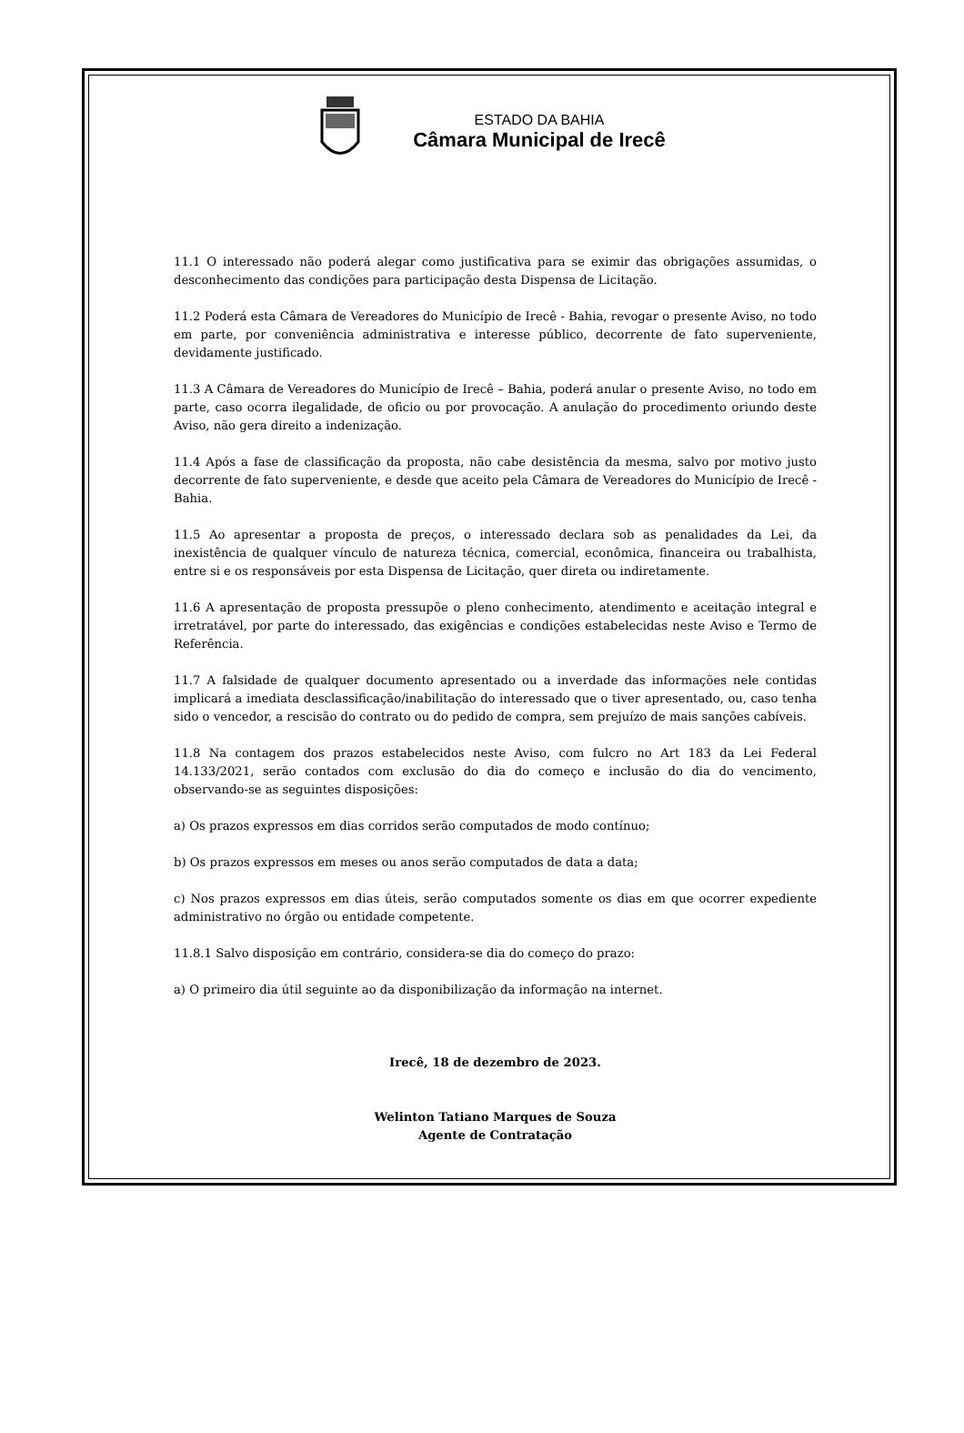ESTADO DA BAHIA
Câmara Municipal de Irecê
11.1 O interessado não poderá alegar como justificativa para se eximir das obrigações assumidas, o desconhecimento das condições para participação desta Dispensa de Licitação.
11.2 Poderá esta Câmara de Vereadores do Município de Irecê - Bahia, revogar o presente Aviso, no todo em parte, por conveniência administrativa e interesse público, decorrente de fato superveniente, devidamente justificado.
11.3 A Câmara de Vereadores do Município de Irecê – Bahia, poderá anular o presente Aviso, no todo em parte, caso ocorra ilegalidade, de oficio ou por provocação. A anulação do procedimento oriundo deste Aviso, não gera direito a indenização.
11.4 Após a fase de classificação da proposta, não cabe desistência da mesma, salvo por motivo justo decorrente de fato superveniente, e desde que aceito pela Câmara de Vereadores do Município de Irecê - Bahia.
11.5 Ao apresentar a proposta de preços, o interessado declara sob as penalidades da Lei, da inexistência de qualquer vínculo de natureza técnica, comercial, econômica, financeira ou trabalhista, entre si e os responsáveis por esta Dispensa de Licitação, quer direta ou indiretamente.
11.6 A apresentação de proposta pressupõe o pleno conhecimento, atendimento e aceitação integral e irretratável, por parte do interessado, das exigências e condições estabelecidas neste Aviso e Termo de Referência.
11.7 A falsidade de qualquer documento apresentado ou a inverdade das informações nele contidas implicará a imediata desclassificação/inabilitação do interessado que o tiver apresentado, ou, caso tenha sido o vencedor, a rescisão do contrato ou do pedido de compra, sem prejuízo de mais sanções cabíveis.
11.8 Na contagem dos prazos estabelecidos neste Aviso, com fulcro no Art 183 da Lei Federal 14.133/2021, serão contados com exclusão do dia do começo e inclusão do dia do vencimento, observando-se as seguintes disposições:
a) Os prazos expressos em dias corridos serão computados de modo contínuo;
b) Os prazos expressos em meses ou anos serão computados de data a data;
c) Nos prazos expressos em dias úteis, serão computados somente os dias em que ocorrer expediente administrativo no órgão ou entidade competente.
11.8.1 Salvo disposição em contrário, considera-se dia do começo do prazo:
a) O primeiro dia útil seguinte ao da disponibilização da informação na internet.
Irecê, 18 de dezembro de 2023.
Welinton Tatiano Marques de Souza
Agente de Contratação